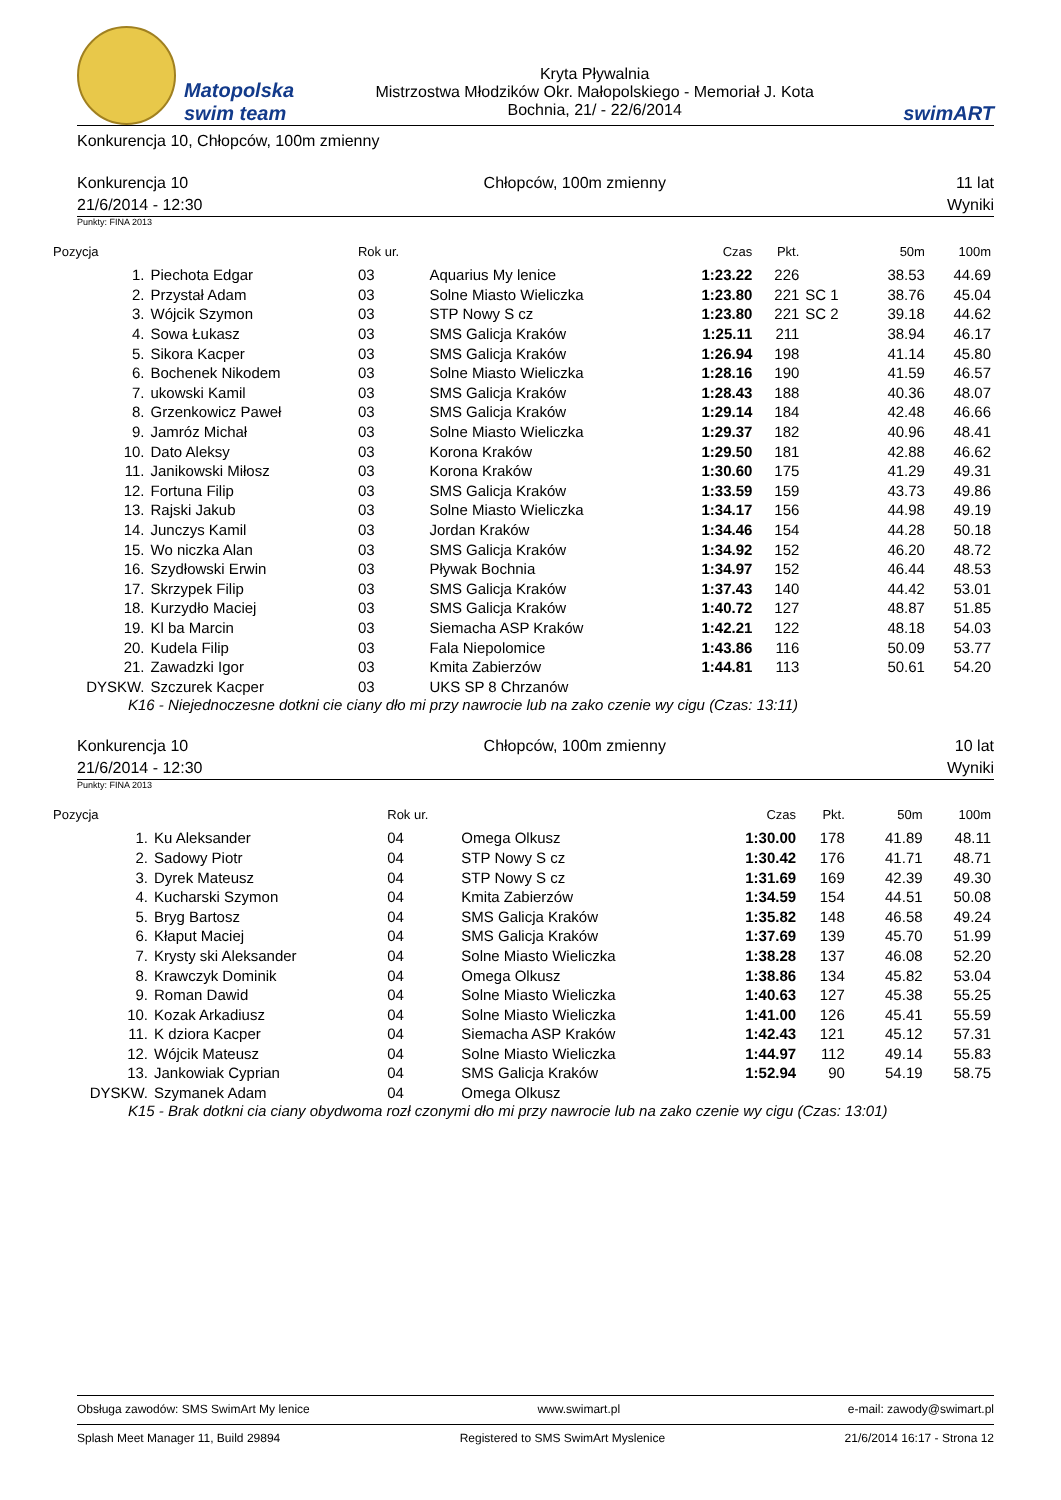Matopolska
swim team
Kryta Pływalnia
Mistrzostwa Młodzików Okr. Małopolskiego - Memoriał J. Kota
Bochnia, 21/ - 22/6/2014
swimART
Konkurencja 10, Chłopców, 100m zmienny
Konkurencja 10
21/6/2014 - 12:30
Chłopców, 100m zmienny 11 lat
Wyniki
Punkty: FINA 2013
| Pozycja | | Rok ur. | | Czas | Pkt. | | 50m | 100m |
| --- | --- | --- | --- | --- | --- | --- | --- | --- |
| 1. | Piechota Edgar | 03 | Aquarius My lenice | 1:23.22 | 226 | | 38.53 | 44.69 |
| 2. | Przystał Adam | 03 | Solne Miasto Wieliczka | 1:23.80 | 221 | SC 1 | 38.76 | 45.04 |
| 3. | Wójcik Szymon | 03 | STP Nowy S cz | 1:23.80 | 221 | SC 2 | 39.18 | 44.62 |
| 4. | Sowa Łukasz | 03 | SMS Galicja Kraków | 1:25.11 | 211 | | 38.94 | 46.17 |
| 5. | Sikora Kacper | 03 | SMS Galicja Kraków | 1:26.94 | 198 | | 41.14 | 45.80 |
| 6. | Bochenek Nikodem | 03 | Solne Miasto Wieliczka | 1:28.16 | 190 | | 41.59 | 46.57 |
| 7. | ukowski Kamil | 03 | SMS Galicja Kraków | 1:28.43 | 188 | | 40.36 | 48.07 |
| 8. | Grzenkowicz Paweł | 03 | SMS Galicja Kraków | 1:29.14 | 184 | | 42.48 | 46.66 |
| 9. | Jamróz Michał | 03 | Solne Miasto Wieliczka | 1:29.37 | 182 | | 40.96 | 48.41 |
| 10. | Dato Aleksy | 03 | Korona Kraków | 1:29.50 | 181 | | 42.88 | 46.62 |
| 11. | Janikowski Miłosz | 03 | Korona Kraków | 1:30.60 | 175 | | 41.29 | 49.31 |
| 12. | Fortuna Filip | 03 | SMS Galicja Kraków | 1:33.59 | 159 | | 43.73 | 49.86 |
| 13. | Rajski Jakub | 03 | Solne Miasto Wieliczka | 1:34.17 | 156 | | 44.98 | 49.19 |
| 14. | Junczys Kamil | 03 | Jordan Kraków | 1:34.46 | 154 | | 44.28 | 50.18 |
| 15. | Wo niczka Alan | 03 | SMS Galicja Kraków | 1:34.92 | 152 | | 46.20 | 48.72 |
| 16. | Szydłowski Erwin | 03 | Pływak Bochnia | 1:34.97 | 152 | | 46.44 | 48.53 |
| 17. | Skrzypek Filip | 03 | SMS Galicja Kraków | 1:37.43 | 140 | | 44.42 | 53.01 |
| 18. | Kurzydło Maciej | 03 | SMS Galicja Kraków | 1:40.72 | 127 | | 48.87 | 51.85 |
| 19. | Kl ba Marcin | 03 | Siemacha ASP Kraków | 1:42.21 | 122 | | 48.18 | 54.03 |
| 20. | Kudela Filip | 03 | Fala Niepolomice | 1:43.86 | 116 | | 50.09 | 53.77 |
| 21. | Zawadzki Igor | 03 | Kmita Zabierzów | 1:44.81 | 113 | | 50.61 | 54.20 |
| DYSKW. | Szczurek Kacper | 03 | UKS SP 8 Chrzanów | | | | | |
K16 - Niejednoczesne dotkni cie ciany dło mi przy nawrocie lub na zako czenie wy cigu (Czas: 13:11)
Konkurencja 10
21/6/2014 - 12:30
Chłopców, 100m zmienny 10 lat
Wyniki
Punkty: FINA 2013
| Pozycja | | Rok ur. | | Czas | Pkt. | | 50m | 100m |
| --- | --- | --- | --- | --- | --- | --- | --- | --- |
| 1. | Ku Aleksander | 04 | Omega Olkusz | 1:30.00 | 178 | | 41.89 | 48.11 |
| 2. | Sadowy Piotr | 04 | STP Nowy S cz | 1:30.42 | 176 | | 41.71 | 48.71 |
| 3. | Dyrek Mateusz | 04 | STP Nowy S cz | 1:31.69 | 169 | | 42.39 | 49.30 |
| 4. | Kucharski Szymon | 04 | Kmita Zabierzów | 1:34.59 | 154 | | 44.51 | 50.08 |
| 5. | Bryg Bartosz | 04 | SMS Galicja Kraków | 1:35.82 | 148 | | 46.58 | 49.24 |
| 6. | Kłaput Maciej | 04 | SMS Galicja Kraków | 1:37.69 | 139 | | 45.70 | 51.99 |
| 7. | Krysty ski Aleksander | 04 | Solne Miasto Wieliczka | 1:38.28 | 137 | | 46.08 | 52.20 |
| 8. | Krawczyk Dominik | 04 | Omega Olkusz | 1:38.86 | 134 | | 45.82 | 53.04 |
| 9. | Roman Dawid | 04 | Solne Miasto Wieliczka | 1:40.63 | 127 | | 45.38 | 55.25 |
| 10. | Kozak Arkadiusz | 04 | Solne Miasto Wieliczka | 1:41.00 | 126 | | 45.41 | 55.59 |
| 11. | K dziora Kacper | 04 | Siemacha ASP Kraków | 1:42.43 | 121 | | 45.12 | 57.31 |
| 12. | Wójcik Mateusz | 04 | Solne Miasto Wieliczka | 1:44.97 | 112 | | 49.14 | 55.83 |
| 13. | Jankowiak Cyprian | 04 | SMS Galicja Kraków | 1:52.94 | 90 | | 54.19 | 58.75 |
| DYSKW. | Szymanek Adam | 04 | Omega Olkusz | | | | | |
K15 - Brak dotkni cia ciany obydwoma rozł czonymi dło mi przy nawrocie lub na zako czenie wy cigu (Czas: 13:01)
Obsługa zawodów: SMS SwimArt My lenice www.swimart.pl e-mail: zawody@swimart.pl
Splash Meet Manager 11, Build 29894 Registered to SMS SwimArt Myslenice 21/6/2014 16:17 - Strona 12